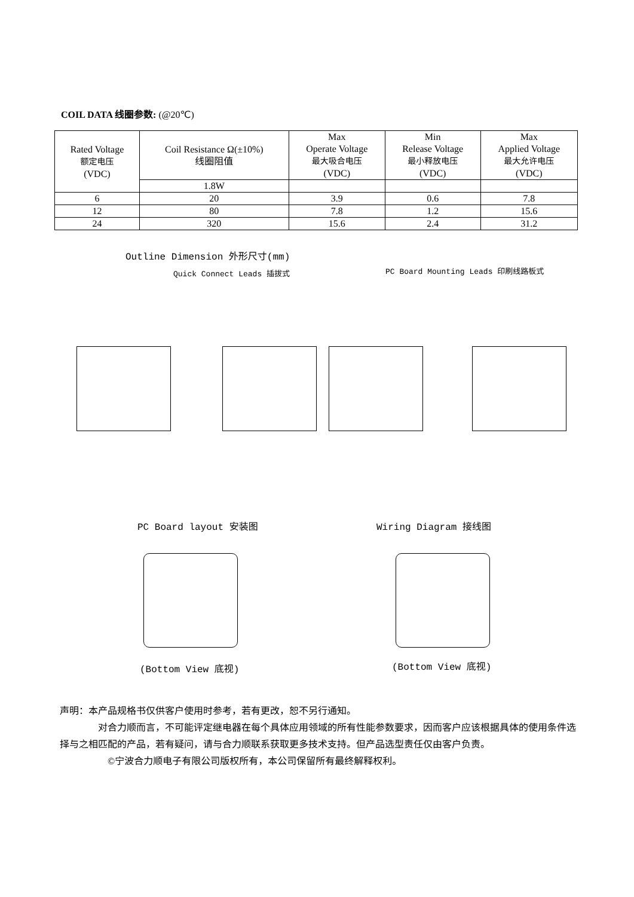COIL DATA 线圈参数: (@20℃)
| Rated Voltage 额定电压 (VDC) | Coil Resistance Ω(±10%) 线圈阻值 | Max Operate Voltage 最大吸合电压 (VDC) | Min Release Voltage 最小释放电压 (VDC) | Max Applied Voltage 最大允许电压 (VDC) |
| --- | --- | --- | --- | --- |
| | 1.8W | | | |
| 6 | 20 | 3.9 | 0.6 | 7.8 |
| 12 | 80 | 7.8 | 1.2 | 15.6 |
| 24 | 320 | 15.6 | 2.4 | 31.2 |
Outline Dimension 外形尺寸(mm)
Quick Connect Leads 插拔式
PC Board Mounting Leads 印刷线路板式
PC Board layout 安装图 Wiring Diagram 接线图
(Bottom View 底视) (Bottom View 底视)
声明：本产品规格书仅供客户使用时参考，若有更改，恕不另行通知。
对合力顺而言，不可能评定继电器在每个具体应用领域的所有性能参数要求，因而客户应该根据具体的使用条件选择与之相匹配的产品，若有疑问，请与合力顺联系获取更多技术支持。但产品选型责任仅由客户负责。
©宁波合力顺电子有限公司版权所有，本公司保留所有最终解释权利。